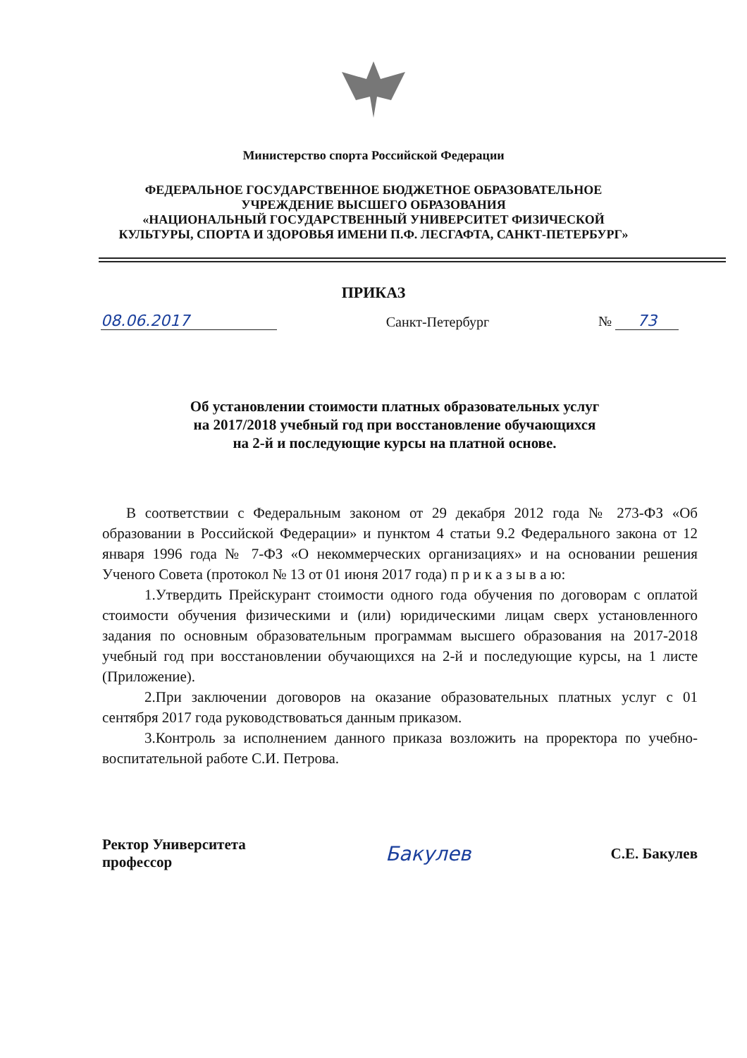Министерство спорта Российской Федерации
ФЕДЕРАЛЬНОЕ ГОСУДАРСТВЕННОЕ БЮДЖЕТНОЕ ОБРАЗОВАТЕЛЬНОЕ
УЧРЕЖДЕНИЕ ВЫСШЕГО ОБРАЗОВАНИЯ
«НАЦИОНАЛЬНЫЙ ГОСУДАРСТВЕННЫЙ УНИВЕРСИТЕТ ФИЗИЧЕСКОЙ
КУЛЬТУРЫ, СПОРТА И ЗДОРОВЬЯ ИМЕНИ П.Ф. ЛЕСГАФТА, САНКТ-ПЕТЕРБУРГ»
ПРИКАЗ
08.06.2017 Санкт-Петербург № 73
Об установлении стоимости платных образовательных услуг
на 2017/2018 учебный год при восстановление обучающихся
на 2-й и последующие курсы на платной основе.
В соответствии с Федеральным законом от 29 декабря 2012 года № 273-ФЗ «Об образовании в Российской Федерации» и пунктом 4 статьи 9.2 Федерального закона от 12 января 1996 года № 7-ФЗ «О некоммерческих организациях» и на основании решения Ученого Совета (протокол № 13 от 01 июня 2017 года) п р и к а з ы в а ю:
1.Утвердить Прейскурант стоимости одного года обучения по договорам с оплатой стоимости обучения физическими и (или) юридическими лицам сверх установленного задания по основным образовательным программам высшего образования на 2017-2018 учебный год при восстановлении обучающихся на 2-й и последующие курсы, на 1 листе (Приложение).
2.При заключении договоров на оказание образовательных платных услуг с 01 сентября 2017 года руководствоваться данным приказом.
3.Контроль за исполнением данного приказа возложить на проректора по учебно-воспитательной работе С.И. Петрова.
Ректор Университета
профессор
Бакулев
С.Е. Бакулев